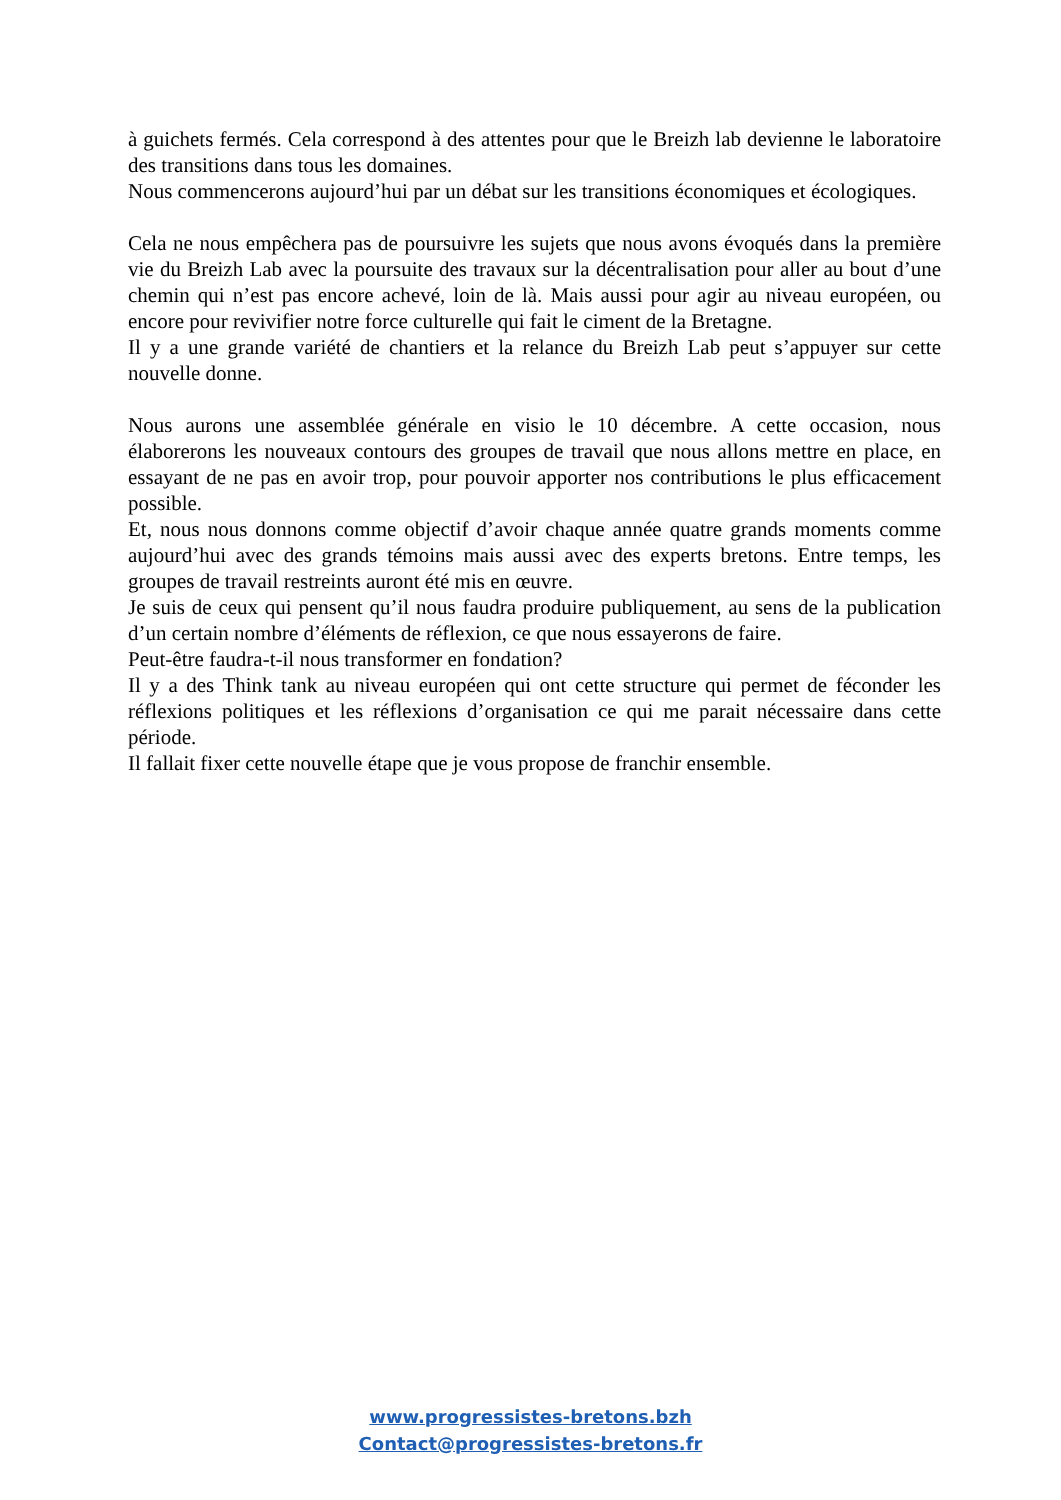à guichets fermés. Cela correspond à des attentes pour que le Breizh lab devienne le laboratoire des transitions dans tous les domaines.
Nous commencerons aujourd’hui par un débat sur les transitions économiques et écologiques.
Cela ne nous empêchera pas de poursuivre les sujets que nous avons évoqués dans la première vie du Breizh Lab avec la poursuite des travaux sur la décentralisation pour aller au bout d’une chemin qui n’est pas encore achevé, loin de là. Mais aussi pour agir au niveau européen, ou encore pour revivifier notre force culturelle qui fait le ciment de la Bretagne.
Il y a une grande variété de chantiers et la relance du Breizh Lab peut s’appuyer sur cette nouvelle donne.
Nous aurons une assemblée générale en visio le 10 décembre. A cette occasion, nous élaborerons les nouveaux contours des groupes de travail que nous allons mettre en place, en essayant de ne pas en avoir trop, pour pouvoir apporter nos contributions le plus efficacement possible.
Et, nous nous donnons comme objectif d’avoir chaque année quatre grands moments comme aujourd’hui avec des grands témoins mais aussi avec des experts bretons. Entre temps, les groupes de travail restreints auront été mis en œuvre.
Je suis de ceux qui pensent qu’il nous faudra produire publiquement, au sens de la publication d’un certain nombre d’éléments de réflexion, ce que nous essayerons de faire.
Peut-être faudra-t-il nous transformer en fondation?
Il y a des Think tank au niveau européen qui ont cette structure qui permet de féconder les réflexions politiques et les réflexions d’organisation ce qui me parait nécessaire dans cette période.
Il fallait fixer cette nouvelle étape que je vous propose de franchir ensemble.
www.progressistes-bretons.bzh
Contact@progressistes-bretons.fr